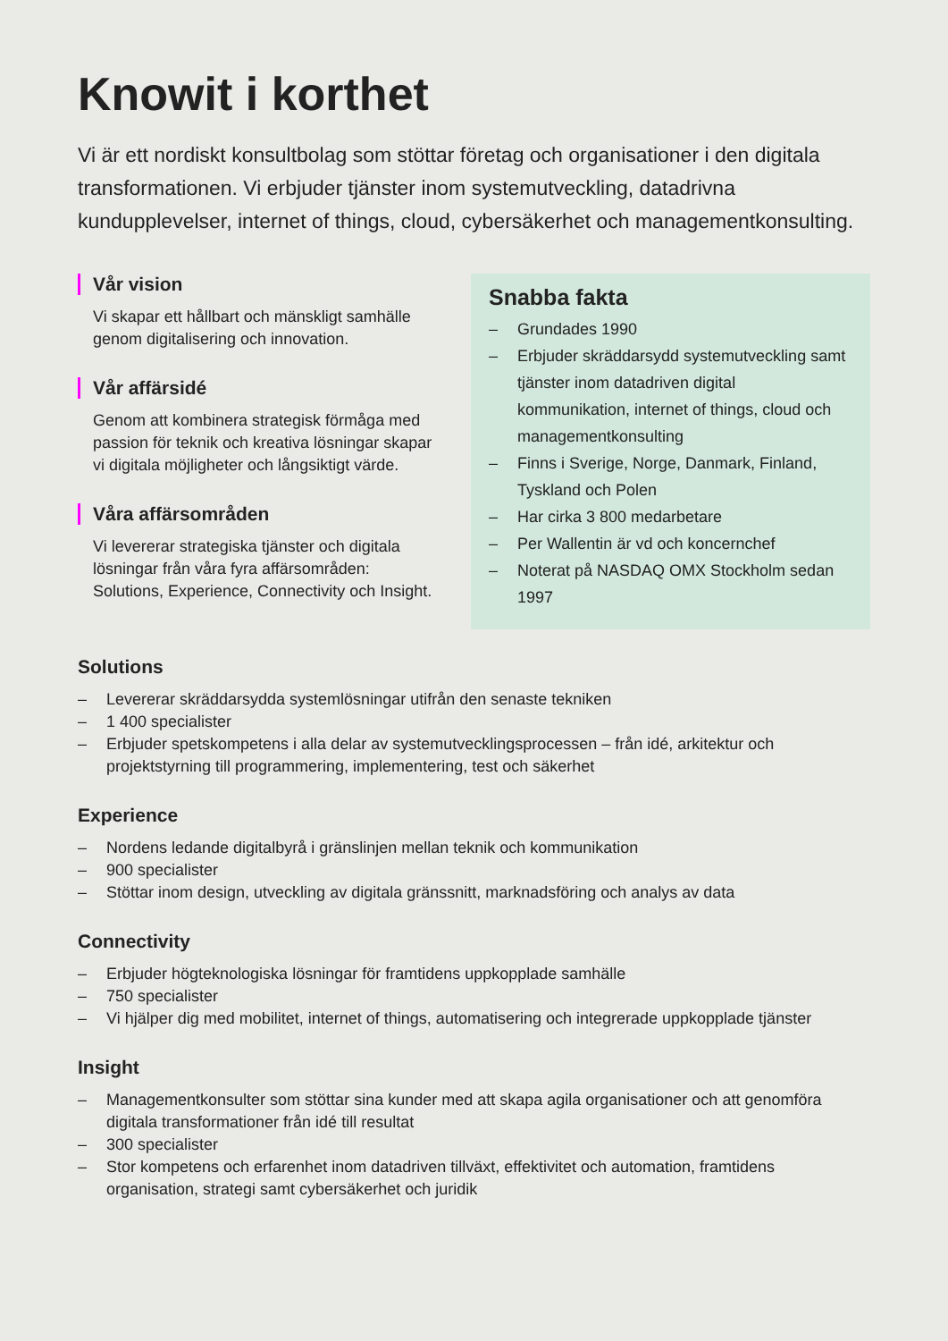Knowit i korthet
Vi är ett nordiskt konsultbolag som stöttar företag och organisationer i den digitala transformationen. Vi erbjuder tjänster inom systemutveckling, datadrivna kundupplevelser, internet of things, cloud, cybersäkerhet och managementkonsulting.
Vår vision
Vi skapar ett hållbart och mänskligt samhälle genom digitalisering och innovation.
Vår affärsidé
Genom att kombinera strategisk förmåga med passion för teknik och kreativa lösningar skapar vi digitala möjligheter och långsiktigt värde.
Våra affärsområden
Vi levererar strategiska tjänster och digitala lösningar från våra fyra affärsområden: Solutions, Experience, Connectivity och Insight.
Snabba fakta
– Grundades 1990
– Erbjuder skräddarsydd systemutveckling samt tjänster inom datadriven digital kommunikation, internet of things, cloud och managementkonsulting
– Finns i Sverige, Norge, Danmark, Finland, Tyskland och Polen
– Har cirka 3 800 medarbetare
– Per Wallentin är vd och koncernchef
– Noterat på NASDAQ OMX Stockholm sedan 1997
Solutions
– Levererar skräddarsydda systemlösningar utifrån den senaste tekniken
– 1 400 specialister
– Erbjuder spetskompetens i alla delar av systemutvecklingsprocessen – från idé, arkitektur och projektstyrning till programmering, implementering, test och säkerhet
Experience
– Nordens ledande digitalbyrå i gränslinjen mellan teknik och kommunikation
– 900 specialister
– Stöttar inom design, utveckling av digitala gränssnitt, marknadsföring och analys av data
Connectivity
– Erbjuder högteknologiska lösningar för framtidens uppkopplade samhälle
– 750 specialister
– Vi hjälper dig med mobilitet, internet of things, automatisering och integrerade uppkopplade tjänster
Insight
– Managementkonsulter som stöttar sina kunder med att skapa agila organisationer och att genomföra digitala transformationer från idé till resultat
– 300 specialister
– Stor kompetens och erfarenhet inom datadriven tillväxt, effektivitet och automation, framtidens organisation, strategi samt cybersäkerhet och juridik